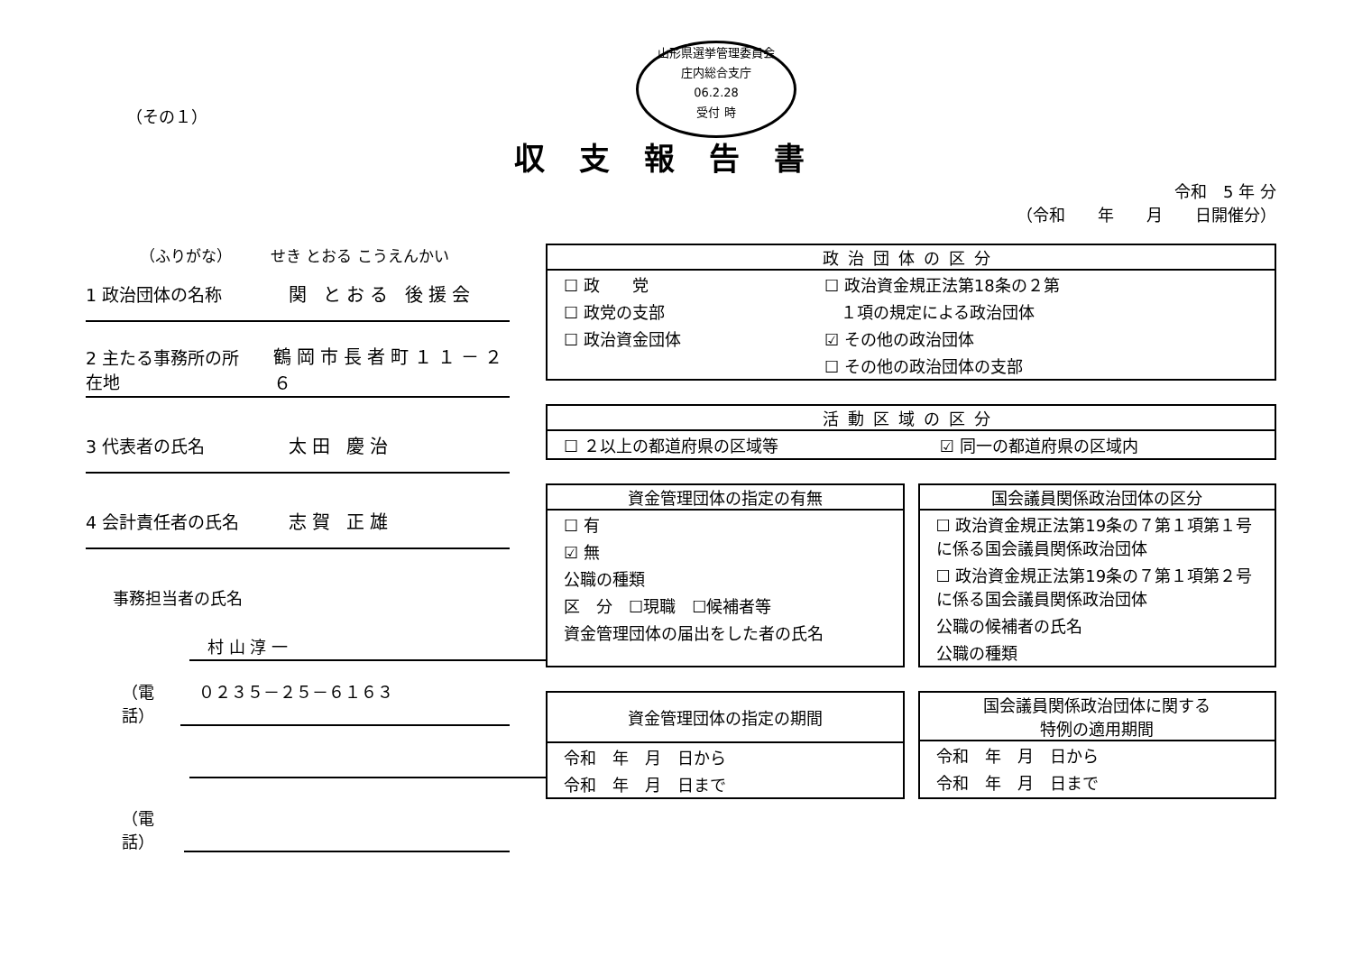山形県選挙管理委員会
庄内総合支庁
06.2.28
受付 時
（その１）
収支報告書
令和　5 年 分
（令和　　年　　月　　日開催分）
（ふりがな）　　　せき とおる こうえんかい
1 政治団体の名称 関 とおる 後援会
2 主たる事務所の所在地 鶴岡市長者町１１－２６
3 代表者の氏名 太田 慶治
4 会計責任者の氏名 志賀 正雄
事務担当者の氏名
村 山 淳 一
（電話） ０２３５－２５－６１６３
（電話）
政治団体の区分
| ☐ 政 党 | ☐ 政治資金規正法第18条の２第 |
| ☐ 政党の支部 | １項の規定による政治団体 |
| ☐ 政治資金団体 | ☑ その他の政治団体 |
| | ☐ その他の政治団体の支部 |
活動区域の区分
| ☐ ２以上の都道府県の区域等 | ☑ 同一の都道府県の区域内 |
資金管理団体の指定の有無
| ☐ 有 |
| ☑ 無 |
| 公職の種類 |
| 区 分 ☐現職 ☐候補者等 |
| 資金管理団体の届出をした者の氏名 |
国会議員関係政治団体の区分
| ☐ 政治資金規正法第19条の７第１項第１号に係る国会議員関係政治団体 |
| ☐ 政治資金規正法第19条の７第１項第２号に係る国会議員関係政治団体 |
| 公職の候補者の氏名 |
| 公職の種類 |
資金管理団体の指定の期間
| 令和 年 月 日から |
| 令和 年 月 日まで |
国会議員関係政治団体に関する
特例の適用期間
| 令和 年 月 日から |
| 令和 年 月 日まで |